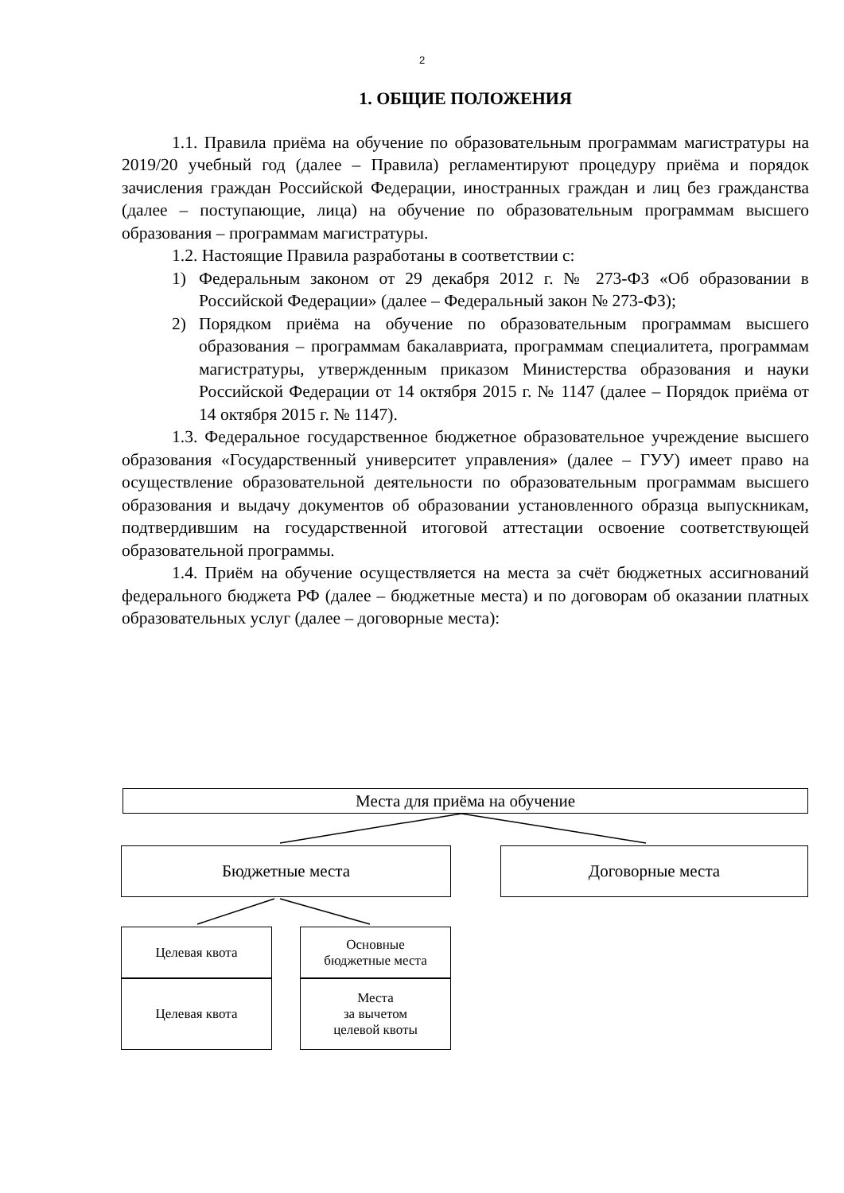2
1. ОБЩИЕ ПОЛОЖЕНИЯ
1.1. Правила приёма на обучение по образовательным программам магистратуры на 2019/20 учебный год (далее – Правила) регламентируют процедуру приёма и порядок зачисления граждан Российской Федерации, иностранных граждан и лиц без гражданства (далее – поступающие, лица) на обучение по образовательным программам высшего образования – программам магистратуры.
1.2. Настоящие Правила разработаны в соответствии с:
1) Федеральным законом от 29 декабря 2012 г. № 273-ФЗ «Об образовании в Российской Федерации» (далее – Федеральный закон № 273-ФЗ);
2) Порядком приёма на обучение по образовательным программам высшего образования – программам бакалавриата, программам специалитета, программам магистратуры, утвержденным приказом Министерства образования и науки Российской Федерации от 14 октября 2015 г. № 1147 (далее – Порядок приёма от 14 октября 2015 г. № 1147).
1.3. Федеральное государственное бюджетное образовательное учреждение высшего образования «Государственный университет управления» (далее – ГУУ) имеет право на осуществление образовательной деятельности по образовательным программам высшего образования и выдачу документов об образовании установленного образца выпускникам, подтвердившим на государственной итоговой аттестации освоение соответствующей образовательной программы.
1.4. Приём на обучение осуществляется на места за счёт бюджетных ассигнований федерального бюджета РФ (далее – бюджетные места) и по договорам об оказании платных образовательных услуг (далее – договорные места):
Места для приёма на обучение
Бюджетные места Договорные места
Целевая квота
Целевая квота
Основные
бюджетные места
Места
за вычетом
целевой квоты